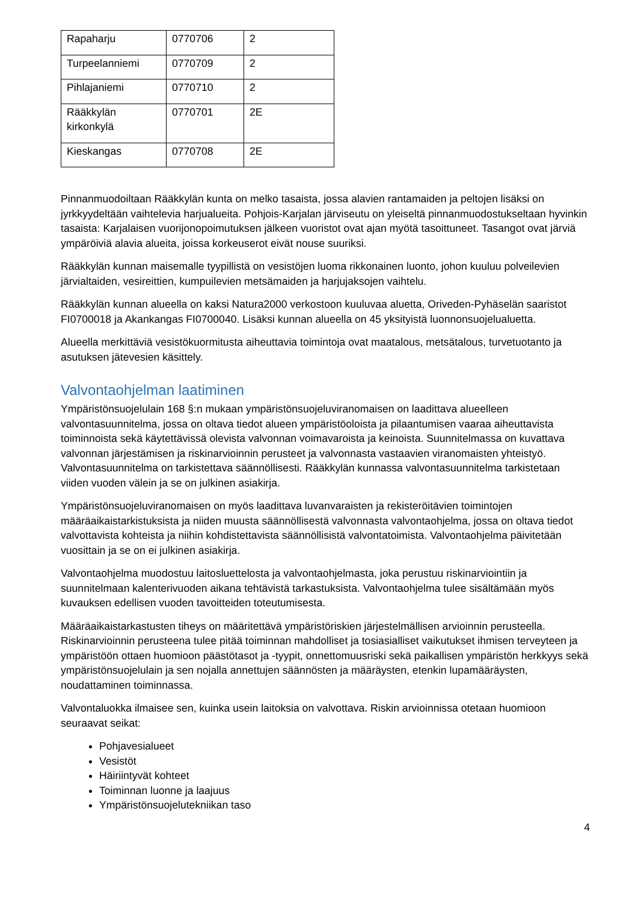| Rapaharju | 0770706 | 2 |
| Turpeelanniemi | 0770709 | 2 |
| Pihlajaniemi | 0770710 | 2 |
| Rääkkylän kirkonkylä | 0770701 | 2E |
| Kieskangas | 0770708 | 2E |
Pinnanmuodoiltaan Rääkkylän kunta on melko tasaista, jossa alavien rantamaiden ja peltojen lisäksi on jyrkkyydeltään vaihtelevia harjualueita. Pohjois-Karjalan järviseutu on yleiseltä pinnanmuodostukseltaan hyvinkin tasaista: Karjalaisen vuorijonopoimutuksen jälkeen vuoristot ovat ajan myötä tasoittuneet. Tasangot ovat järviä ympäröiviä alavia alueita, joissa korkeuserot eivät nouse suuriksi.
Rääkkylän kunnan maisemalle tyypillistä on vesistöjen luoma rikkonainen luonto, johon kuuluu polveilevien järvialtaiden, vesireittien, kumpuilevien metsämaiden ja harjujaksojen vaihtelu.
Rääkkylän kunnan alueella on kaksi Natura2000 verkostoon kuuluvaa aluetta, Oriveden-Pyhäselän saaristot FI0700018 ja Akankangas FI0700040. Lisäksi kunnan alueella on 45 yksityistä luonnonsuojelualuetta.
Alueella merkittäviä vesistökuormitusta aiheuttavia toimintoja ovat maatalous, metsätalous, turvetuotanto ja asutuksen jätevesien käsittely.
Valvontaohjelman laatiminen
Ympäristönsuojelulain 168 §:n mukaan ympäristönsuojeluviranomaisen on laadittava alueelleen valvontasuunnitelma, jossa on oltava tiedot alueen ympäristöoloista ja pilaantumisen vaaraa aiheuttavista toiminnoista sekä käytettävissä olevista valvonnan voimavaroista ja keinoista. Suunnitelmassa on kuvattava valvonnan järjestämisen ja riskinarvioinnin perusteet ja valvonnasta vastaavien viranomaisten yhteistyö. Valvontasuunnitelma on tarkistettava säännöllisesti. Rääkkylän kunnassa valvontasuunnitelma tarkistetaan viiden vuoden välein ja se on julkinen asiakirja.
Ympäristönsuojeluviranomaisen on myös laadittava luvanvaraisten ja rekisteröitävien toimintojen määräaikaistarkistuksista ja niiden muusta säännöllisestä valvonnasta valvontaohjelma, jossa on oltava tiedot valvottavista kohteista ja niihin kohdistettavista säännöllisistä valvontatoimista. Valvontaohjelma päivitetään vuosittain ja se on ei julkinen asiakirja.
Valvontaohjelma muodostuu laitosluettelosta ja valvontaohjelmasta, joka perustuu riskinarviointiin ja suunnitelmaan kalenterivuoden aikana tehtävistä tarkastuksista. Valvontaohjelma tulee sisältämään myös kuvauksen edellisen vuoden tavoitteiden toteutumisesta.
Määräaikaistarkastusten tiheys on määritettävä ympäristöriskien järjestelmällisen arvioinnin perusteella. Riskinarvioinnin perusteena tulee pitää toiminnan mahdolliset ja tosiasialliset vaikutukset ihmisen terveyteen ja ympäristöön ottaen huomioon päästötasot ja -tyypit, onnettomuusriski sekä paikallisen ympäristön herkkyys sekä ympäristönsuojelulain ja sen nojalla annettujen säännösten ja määräysten, etenkin lupamääräysten, noudattaminen toiminnassa.
Valvontaluokka ilmaisee sen, kuinka usein laitoksia on valvottava. Riskin arvioinnissa otetaan huomioon seuraavat seikat:
Pohjavesialueet
Vesistöt
Häiriintyvät kohteet
Toiminnan luonne ja laajuus
Ympäristönsuojelutekniikan taso
4